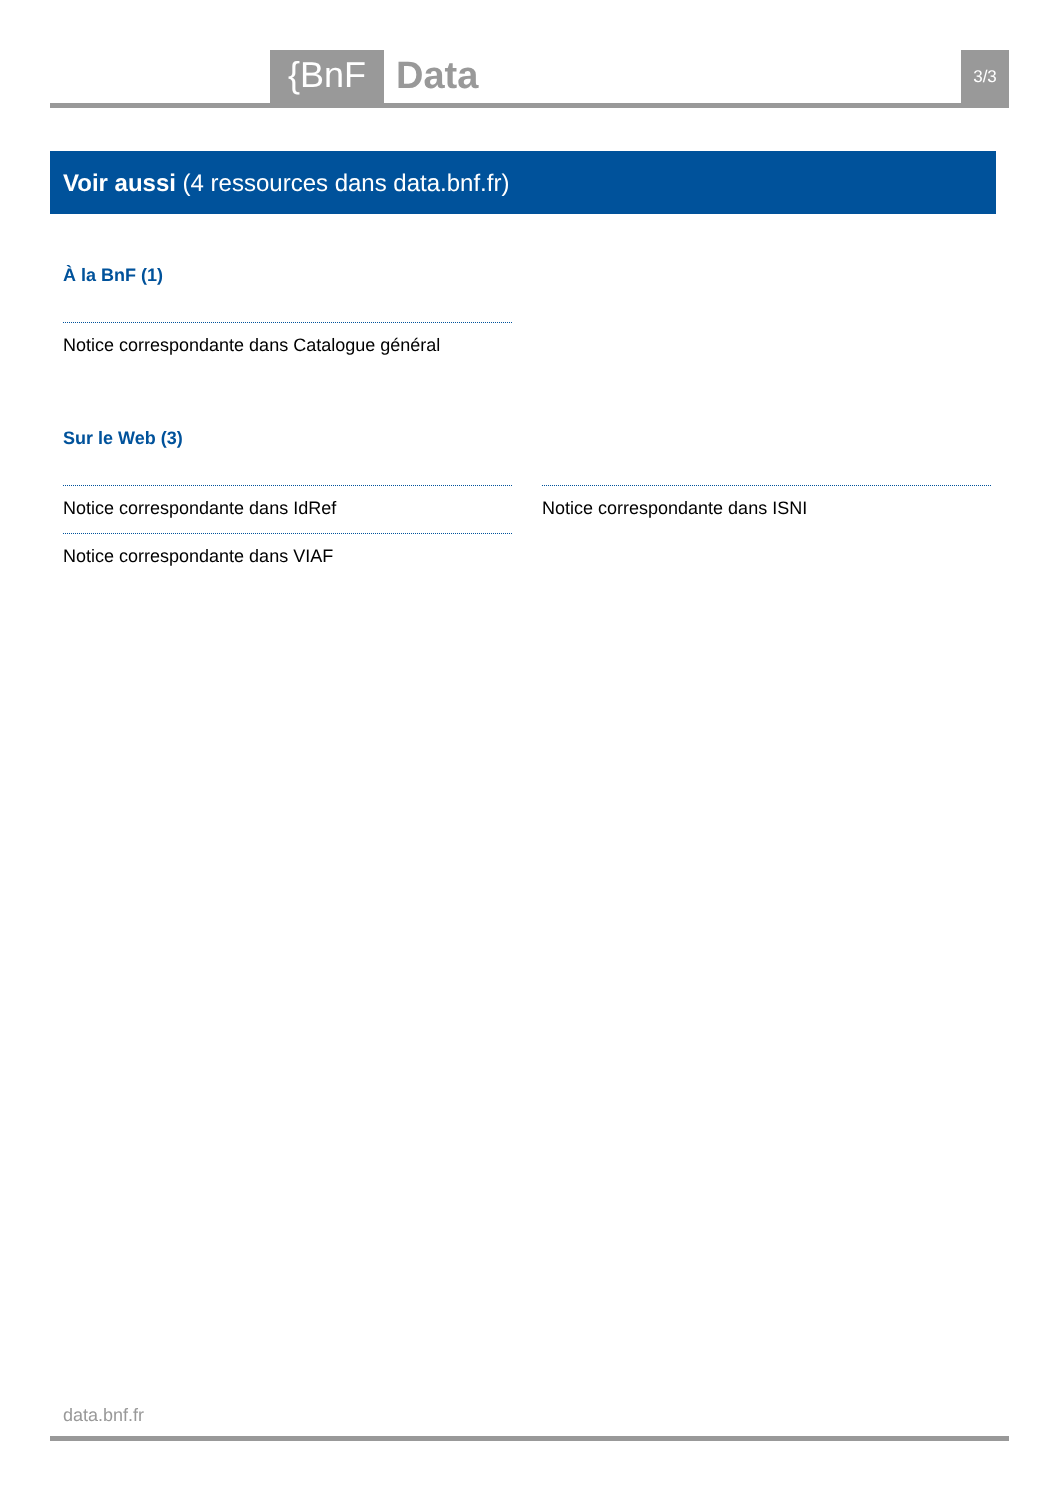{BnF Data 3/3
Voir aussi (4 ressources dans data.bnf.fr)
À la BnF (1)
Notice correspondante dans Catalogue général
Sur le Web (3)
Notice correspondante dans IdRef
Notice correspondante dans ISNI
Notice correspondante dans VIAF
data.bnf.fr